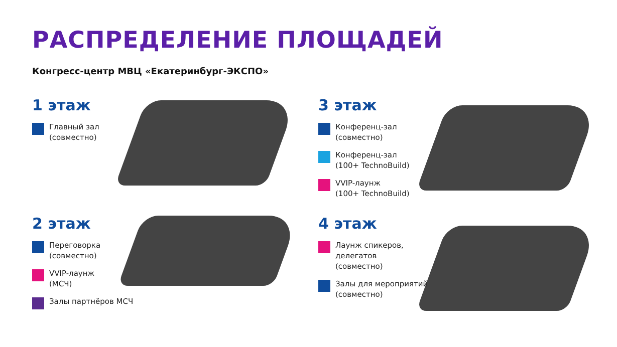РАСПРЕДЕЛЕНИЕ ПЛОЩАДЕЙ
Конгресс-центр МВЦ «Екатеринбург-ЭКСПО»
1 этаж
Главный зал
(совместно)
2 этаж
Переговорка
(совместно)
VVIP-лаунж
(МСЧ)
Залы партнёров МСЧ
3 этаж
Конференц-зал
(совместно)
Конференц-зал
(100+ TechnoBuild)
VVIP-лаунж
(100+ TechnoBuild)
4 этаж
Лаунж спикеров,
делегатов
(совместно)
Залы для мероприятий
(совместно)